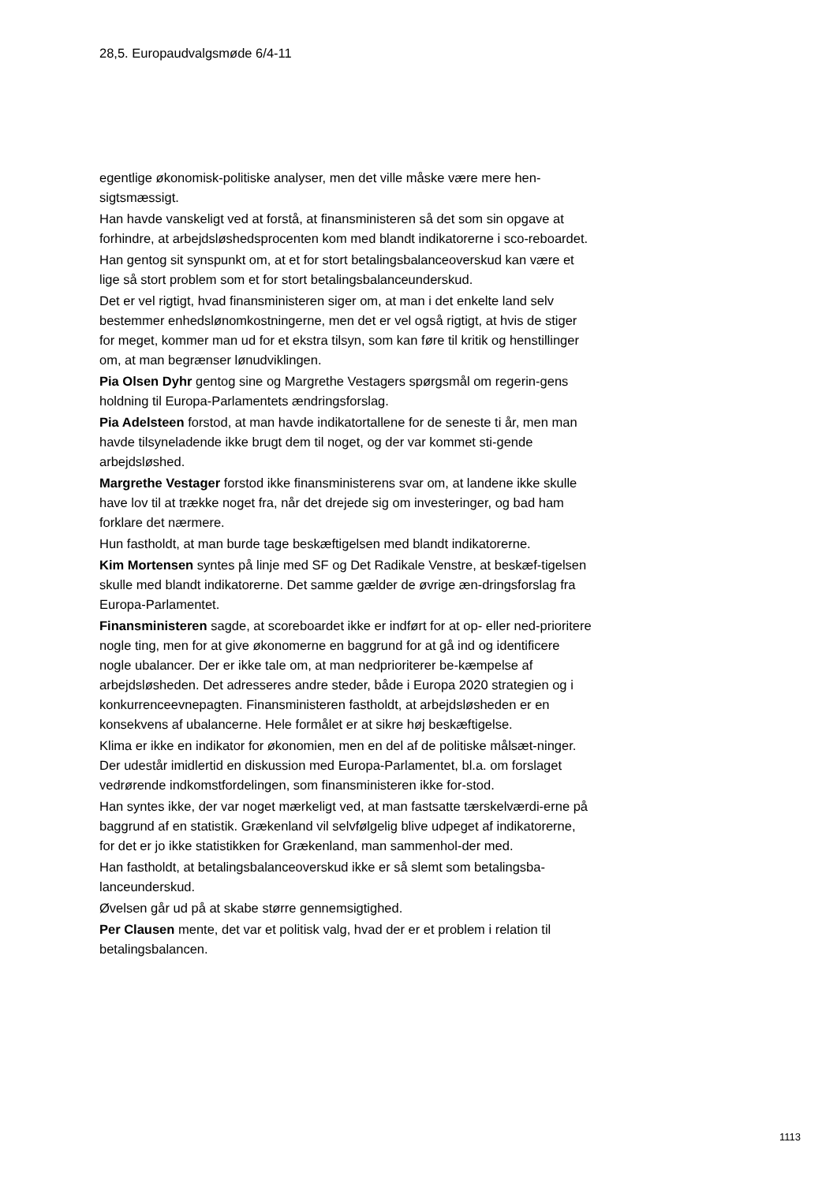28,5. Europaudvalgsmøde 6/4-11
egentlige økonomisk-politiske analyser, men det ville måske være mere hen-sigtsmæssigt.
Han havde vanskeligt ved at forstå, at finansministeren så det som sin opgave at forhindre, at arbejdsløshedsprocenten kom med blandt indikatorerne i sco-reboardet.
Han gentog sit synspunkt om, at et for stort betalingsbalanceoverskud kan være et lige så stort problem som et for stort betalingsbalanceunderskud.
Det er vel rigtigt, hvad finansministeren siger om, at man i det enkelte land selv bestemmer enhedslønomkostningerne, men det er vel også rigtigt, at hvis de stiger for meget, kommer man ud for et ekstra tilsyn, som kan føre til kritik og henstillinger om, at man begrænser lønudviklingen.
Pia Olsen Dyhr gentog sine og Margrethe Vestagers spørgsmål om regerin-gens holdning til Europa-Parlamentets ændringsforslag.
Pia Adelsteen forstod, at man havde indikatortallene for de seneste ti år, men man havde tilsyneladende ikke brugt dem til noget, og der var kommet sti-gende arbejdsløshed.
Margrethe Vestager forstod ikke finansministerens svar om, at landene ikke skulle have lov til at trække noget fra, når det drejede sig om investeringer, og bad ham forklare det nærmere.
Hun fastholdt, at man burde tage beskæftigelsen med blandt indikatorerne.
Kim Mortensen syntes på linje med SF og Det Radikale Venstre, at beskæf-tigelsen skulle med blandt indikatorerne. Det samme gælder de øvrige æn-dringsforslag fra Europa-Parlamentet.
Finansministeren sagde, at scoreboardet ikke er indført for at op- eller ned-prioritere nogle ting, men for at give økonomerne en baggrund for at gå ind og identificere nogle ubalancer. Der er ikke tale om, at man nedprioriterer be-kæmpelse af arbejdsløsheden. Det adresseres andre steder, både i Europa 2020 strategien og i konkurrenceevnepagten. Finansministeren fastholdt, at arbejdsløsheden er en konsekvens af ubalancerne. Hele formålet er at sikre høj beskæftigelse.
Klima er ikke en indikator for økonomien, men en del af de politiske målsæt-ninger. Der udestår imidlertid en diskussion med Europa-Parlamentet, bl.a. om forslaget vedrørende indkomstfordelingen, som finansministeren ikke for-stod.
Han syntes ikke, der var noget mærkeligt ved, at man fastsatte tærskelværdi-erne på baggrund af en statistik. Grækenland vil selvfølgelig blive udpeget af indikatorerne, for det er jo ikke statistikken for Grækenland, man sammenhol-der med.
Han fastholdt, at betalingsbalanceoverskud ikke er så slemt som betalingsba-lanceunderskud.
Øvelsen går ud på at skabe større gennemsigtighed.
Per Clausen mente, det var et politisk valg, hvad der er et problem i relation til betalingsbalancen.
1113